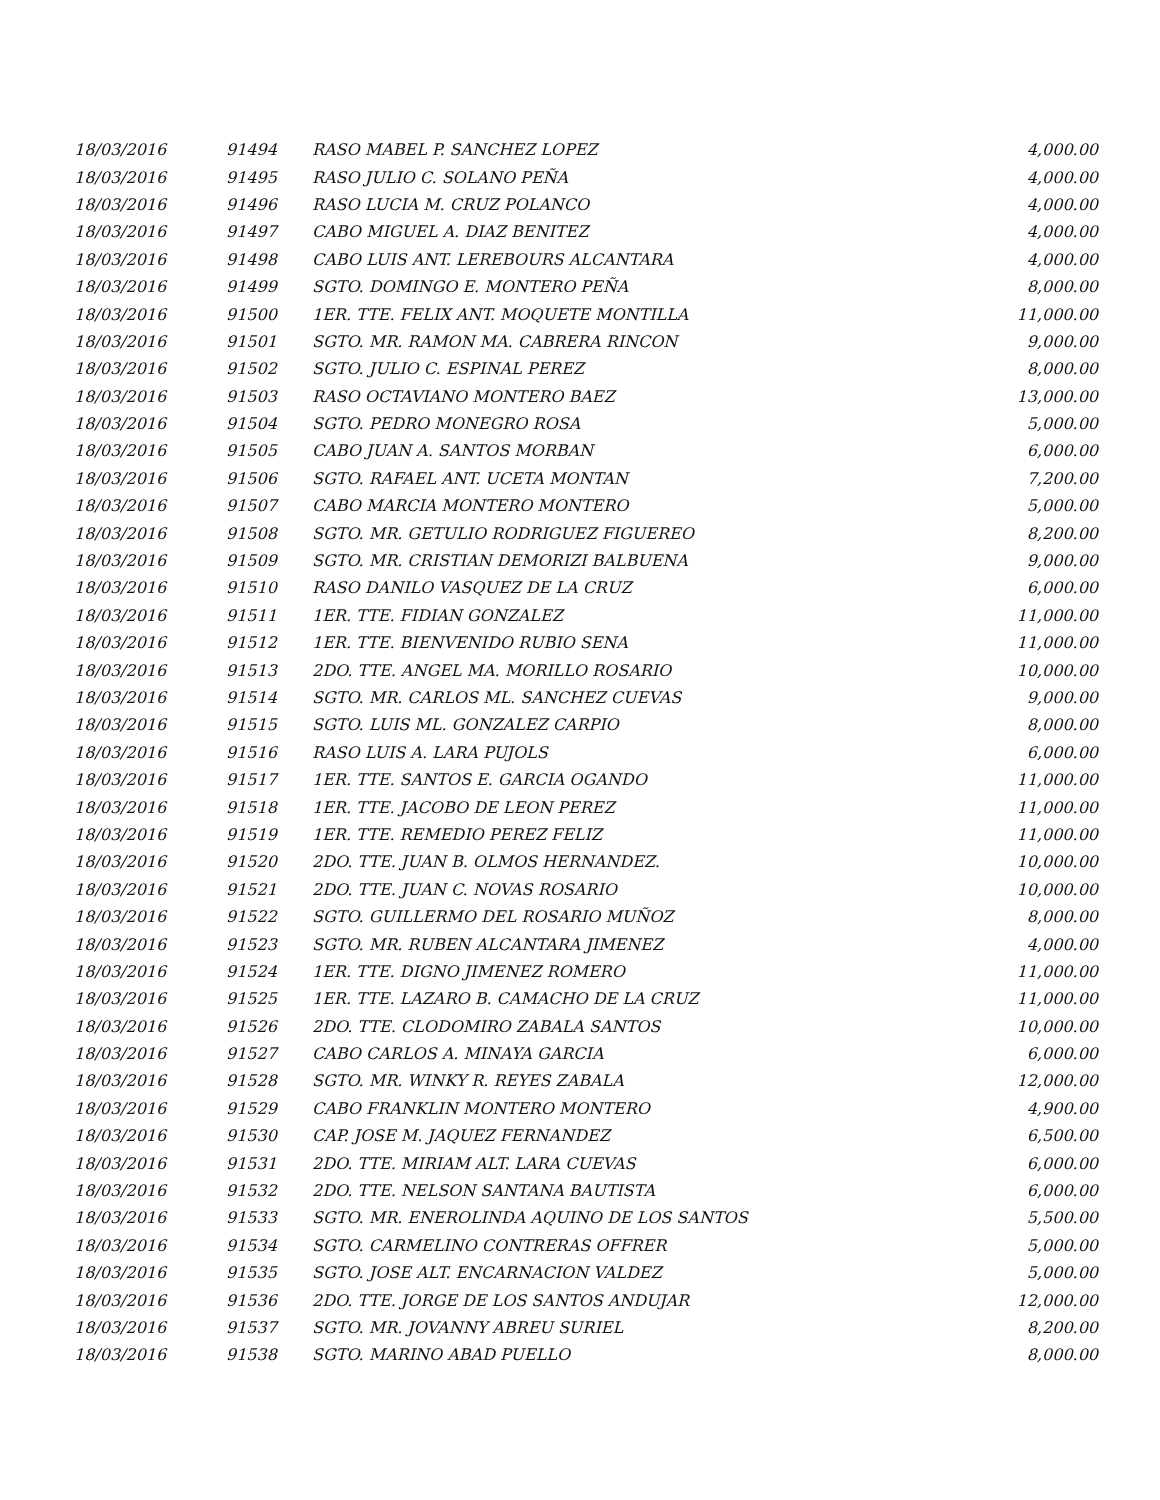| 18/03/2016 | 91494 | RASO MABEL P. SANCHEZ LOPEZ | 4,000.00 |
| 18/03/2016 | 91495 | RASO JULIO C. SOLANO PEÑA | 4,000.00 |
| 18/03/2016 | 91496 | RASO LUCIA M. CRUZ POLANCO | 4,000.00 |
| 18/03/2016 | 91497 | CABO MIGUEL A. DIAZ BENITEZ | 4,000.00 |
| 18/03/2016 | 91498 | CABO LUIS ANT. LEREBOURS ALCANTARA | 4,000.00 |
| 18/03/2016 | 91499 | SGTO. DOMINGO E. MONTERO PEÑA | 8,000.00 |
| 18/03/2016 | 91500 | 1ER. TTE. FELIX ANT. MOQUETE MONTILLA | 11,000.00 |
| 18/03/2016 | 91501 | SGTO. MR. RAMON MA. CABRERA RINCON | 9,000.00 |
| 18/03/2016 | 91502 | SGTO. JULIO C. ESPINAL PEREZ | 8,000.00 |
| 18/03/2016 | 91503 | RASO OCTAVIANO MONTERO BAEZ | 13,000.00 |
| 18/03/2016 | 91504 | SGTO. PEDRO MONEGRO ROSA | 5,000.00 |
| 18/03/2016 | 91505 | CABO JUAN A. SANTOS MORBAN | 6,000.00 |
| 18/03/2016 | 91506 | SGTO. RAFAEL ANT. UCETA MONTAN | 7,200.00 |
| 18/03/2016 | 91507 | CABO MARCIA MONTERO MONTERO | 5,000.00 |
| 18/03/2016 | 91508 | SGTO. MR. GETULIO RODRIGUEZ FIGUEREO | 8,200.00 |
| 18/03/2016 | 91509 | SGTO. MR. CRISTIAN DEMORIZI BALBUENA | 9,000.00 |
| 18/03/2016 | 91510 | RASO DANILO VASQUEZ DE LA CRUZ | 6,000.00 |
| 18/03/2016 | 91511 | 1ER. TTE. FIDIAN GONZALEZ | 11,000.00 |
| 18/03/2016 | 91512 | 1ER. TTE. BIENVENIDO RUBIO SENA | 11,000.00 |
| 18/03/2016 | 91513 | 2DO. TTE. ANGEL MA. MORILLO ROSARIO | 10,000.00 |
| 18/03/2016 | 91514 | SGTO. MR. CARLOS ML. SANCHEZ CUEVAS | 9,000.00 |
| 18/03/2016 | 91515 | SGTO. LUIS ML. GONZALEZ CARPIO | 8,000.00 |
| 18/03/2016 | 91516 | RASO LUIS A. LARA PUJOLS | 6,000.00 |
| 18/03/2016 | 91517 | 1ER. TTE. SANTOS E. GARCIA OGANDO | 11,000.00 |
| 18/03/2016 | 91518 | 1ER. TTE. JACOBO DE LEON PEREZ | 11,000.00 |
| 18/03/2016 | 91519 | 1ER. TTE. REMEDIO PEREZ FELIZ | 11,000.00 |
| 18/03/2016 | 91520 | 2DO. TTE. JUAN B. OLMOS HERNANDEZ. | 10,000.00 |
| 18/03/2016 | 91521 | 2DO. TTE. JUAN C. NOVAS ROSARIO | 10,000.00 |
| 18/03/2016 | 91522 | SGTO. GUILLERMO DEL ROSARIO MUÑOZ | 8,000.00 |
| 18/03/2016 | 91523 | SGTO. MR. RUBEN ALCANTARA JIMENEZ | 4,000.00 |
| 18/03/2016 | 91524 | 1ER. TTE. DIGNO JIMENEZ ROMERO | 11,000.00 |
| 18/03/2016 | 91525 | 1ER. TTE. LAZARO B. CAMACHO DE LA CRUZ | 11,000.00 |
| 18/03/2016 | 91526 | 2DO. TTE. CLODOMIRO ZABALA SANTOS | 10,000.00 |
| 18/03/2016 | 91527 | CABO CARLOS A. MINAYA GARCIA | 6,000.00 |
| 18/03/2016 | 91528 | SGTO. MR. WINKY R. REYES ZABALA | 12,000.00 |
| 18/03/2016 | 91529 | CABO FRANKLIN MONTERO MONTERO | 4,900.00 |
| 18/03/2016 | 91530 | CAP. JOSE M. JAQUEZ FERNANDEZ | 6,500.00 |
| 18/03/2016 | 91531 | 2DO. TTE. MIRIAM ALT. LARA CUEVAS | 6,000.00 |
| 18/03/2016 | 91532 | 2DO. TTE. NELSON SANTANA BAUTISTA | 6,000.00 |
| 18/03/2016 | 91533 | SGTO. MR. ENEROLINDA AQUINO DE LOS SANTOS | 5,500.00 |
| 18/03/2016 | 91534 | SGTO. CARMELINO CONTRERAS OFFRER | 5,000.00 |
| 18/03/2016 | 91535 | SGTO. JOSE ALT. ENCARNACION VALDEZ | 5,000.00 |
| 18/03/2016 | 91536 | 2DO. TTE. JORGE DE LOS SANTOS ANDUJAR | 12,000.00 |
| 18/03/2016 | 91537 | SGTO. MR. JOVANNY ABREU SURIEL | 8,200.00 |
| 18/03/2016 | 91538 | SGTO. MARINO ABAD PUELLO | 8,000.00 |